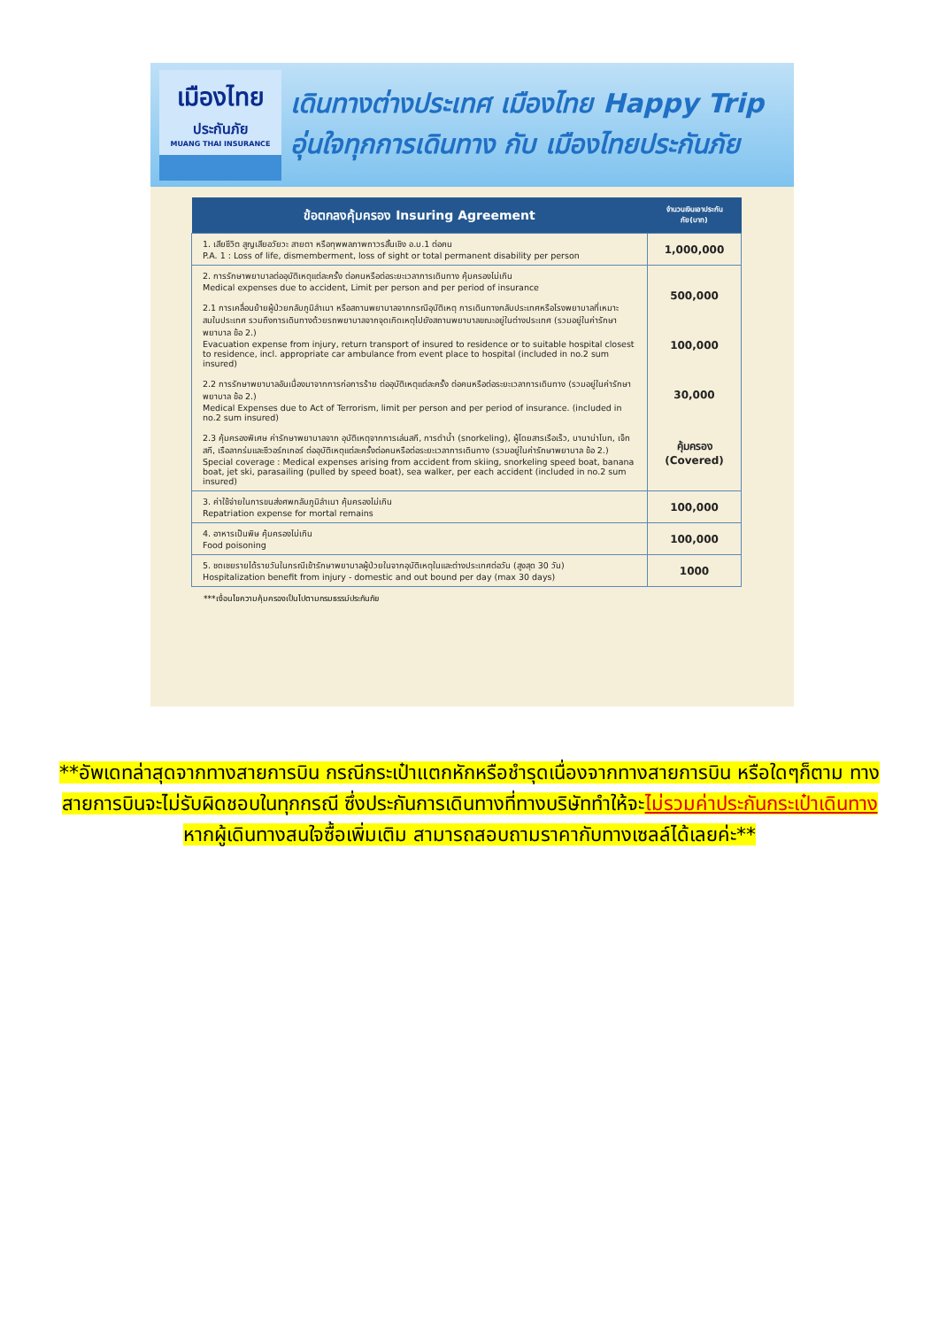เมืองไทย
ประกันภัย
MUANG THAI INSURANCE
เดินทางต่างประเทศ เมืองไทย Happy Trip
อุ่นใจทุกการเดินทาง กับ เมืองไทยประกันภัย
| ข้อตกลงคุ้มครอง Insuring Agreement | จำนวนเงินเอาประกันภัย(บาท) |
| --- | --- |
| 1. เสียชีวิต สูญเสียอวัยวะ สายตา หรือทุพพลภาพถาวรสิ้นเชิง อ.บ.1 ต่อคน P.A. 1 : Loss of life, dismemberment, loss of sight or total permanent disability per person | 1,000,000 |
| 2. การรักษาพยาบาลต่ออุบัติเหตุแต่ละครั้ง ต่อคนหรือต่อระยะเวลาการเดินทาง คุ้มครองไม่เกิน Medical expenses due to accident, Limit per person and per period of insurance 2.1 การเคลื่อนย้ายผู้ป่วยกลับภูมิลำเนา หรือสถานพยาบาลจากกรณีอุบัติเหตุ การเดินทางกลับประเทศหรือโรงพยาบาลที่เหมาะสมในประเทศ รวมถึงการเดินทางด้วยรถพยาบาลจากจุดเกิดเหตุไปยังสถานพยาบาลขณะอยู่ในต่างประเทศ (รวมอยู่ในค่ารักษาพยาบาล ข้อ 2.) Evacuation expense from injury, return transport of insured to residence or to suitable hospital closest to residence, incl. appropriate car ambulance from event place to hospital (included in no.2 sum insured) 2.2 การรักษาพยาบาลอันเนื่องมาจากการก่อการร้าย ต่ออุบัติเหตุแต่ละครั้ง ต่อคนหรือต่อระยะเวลาการเดินทาง (รวมอยู่ในค่ารักษาพยาบาล ข้อ 2.) Medical Expenses due to Act of Terrorism, limit per person and per period of insurance. (included in no.2 sum insured) 2.3 คุ้มครองพิเศษ ค่ารักษาพยาบาลจาก อุบัติเหตุจากการเล่นสกี, การดำน้ำ (snorkeling), ผู้โดยสารเรือเร็ว, บานาน่าโบท, เจ็ทสกี, เรือลากร่มและชีวอร์กเกอร์ ต่ออุบัติเหตุแต่ละครั้งต่อคนหรือต่อระยะเวลาการเดินทาง (รวมอยู่ในค่ารักษาพยาบาล ข้อ 2.) Special coverage : Medical expenses arising from accident from skiing, snorkeling speed boat, banana boat, jet ski, parasailing (pulled by speed boat), sea walker, per each accident (included in no.2 sum insured) | 500,000 100,000 30,000 คุ้มครอง (Covered) |
| 3. ค่าใช้จ่ายในการขนส่งศพกลับภูมิลำเนา คุ้มครองไม่เกิน Repatriation expense for mortal remains | 100,000 |
| 4. อาหารเป็นพิษ คุ้มครองไม่เกิน Food poisoning | 100,000 |
| 5. ชดเชยรายได้รายวันในกรณีเข้ารักษาพยาบาลผู้ป่วยในจากอุบัติเหตุในและต่างประเทศต่อวัน (สูงสุด 30 วัน) Hospitalization benefit from injury - domestic and out bound per day (max 30 days) | 1000 |
***เงื่อนไขความคุ้มครองเป็นไปตามกรมธรรม์ประกันภัย
**อัพเดทล่าสุดจากทางสายการบิน กรณีกระเป๋าแตกหักหรือชำรุดเนื่องจากทางสายการบิน หรือใดๆก็ตาม ทางสายการบินจะไม่รับผิดชอบในทุกกรณี ซึ่งประกันการเดินทางที่ทางบริษัททำให้จะไม่รวมค่าประกันกระเป๋าเดินทาง
หากผู้เดินทางสนใจซื้อเพิ่มเติม สามารถสอบถามราคากับทางเซลล์ได้เลยค่ะ**